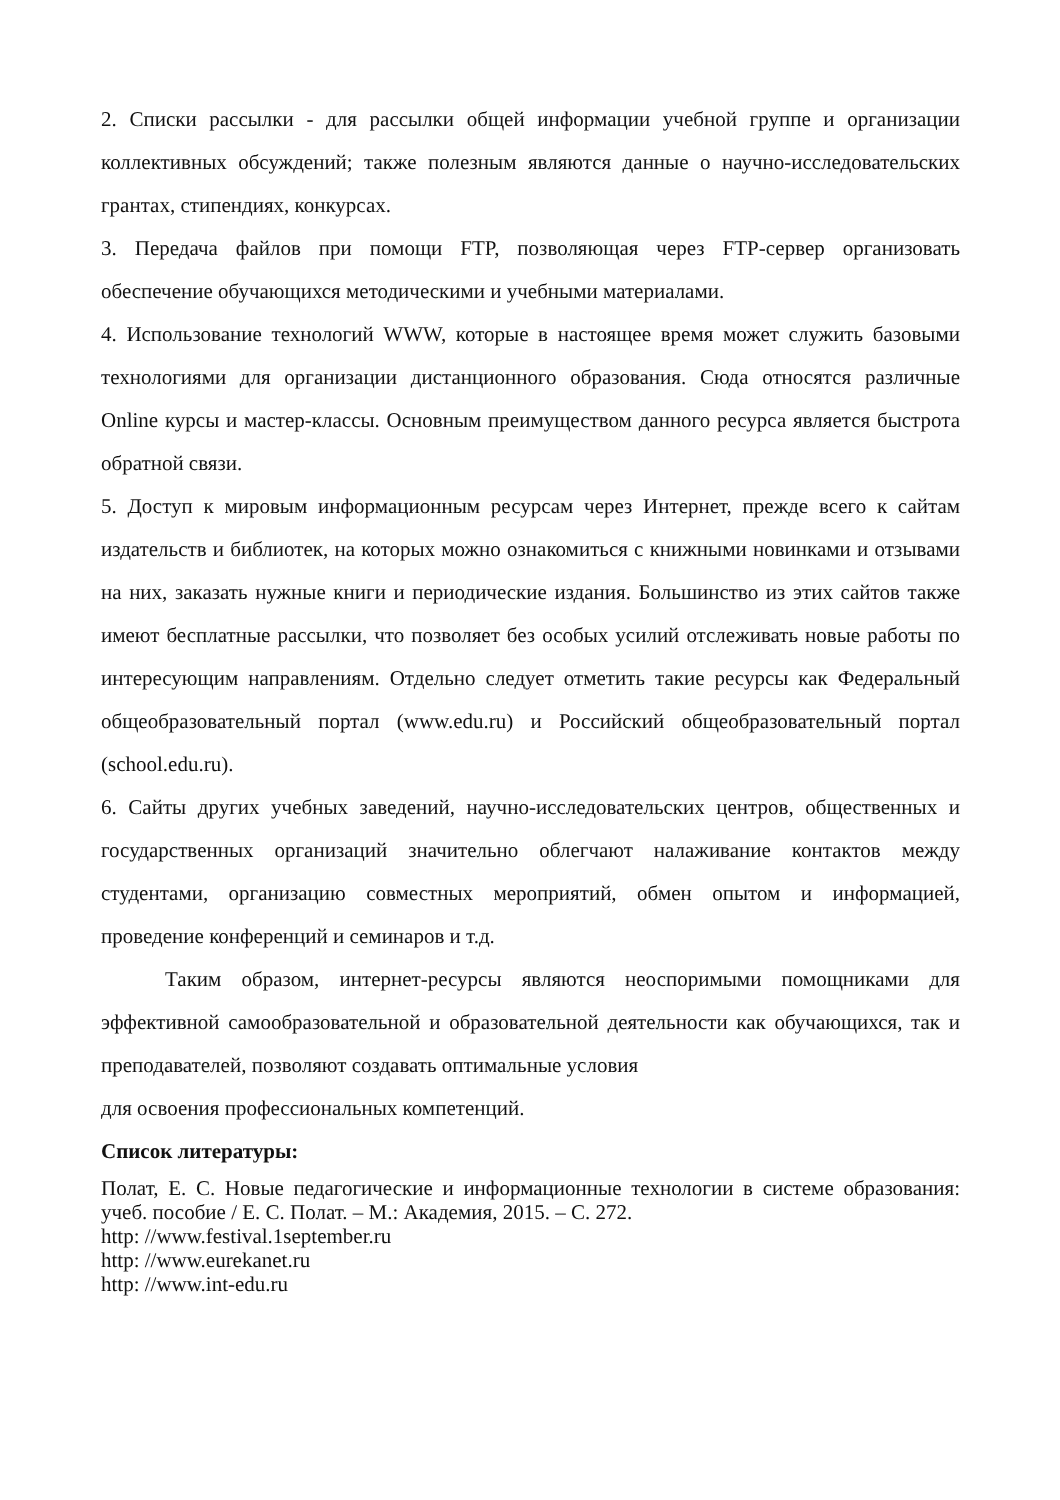2. Списки рассылки - для рассылки общей информации учебной группе и организации коллективных обсуждений; также полезным являются данные о научно-исследовательских грантах, стипендиях, конкурсах.
3. Передача файлов при помощи FTP, позволяющая через FTP-сервер организовать обеспечение обучающихся методическими и учебными материалами.
4. Использование технологий WWW, которые в настоящее время может служить базовыми технологиями для организации дистанционного образования. Сюда относятся различные Online курсы и мастер-классы. Основным преимуществом данного ресурса является быстрота обратной связи.
5. Доступ к мировым информационным ресурсам через Интернет, прежде всего к сайтам издательств и библиотек, на которых можно ознакомиться с книжными новинками и отзывами на них, заказать нужные книги и периодические издания. Большинство из этих сайтов также имеют бесплатные рассылки, что позволяет без особых усилий отслеживать новые работы по интересующим направлениям. Отдельно следует отметить такие ресурсы как Федеральный общеобразовательный портал (www.edu.ru) и Российский общеобразовательный портал (school.edu.ru).
6. Сайты других учебных заведений, научно-исследовательских центров, общественных и государственных организаций значительно облегчают налаживание контактов между студентами, организацию совместных мероприятий, обмен опытом и информацией, проведение конференций и семинаров и т.д.
Таким образом, интернет-ресурсы являются неоспоримыми помощниками для эффективной самообразовательной и образовательной деятельности как обучающихся, так и преподавателей, позволяют создавать оптимальные условия
для освоения профессиональных компетенций.
Список литературы:
Полат, Е. С. Новые педагогические и информационные технологии в системе образования: учеб. пособие / Е. С. Полат. – М.: Академия, 2015. – С. 272.
http: //www.festival.1september.ru
http: //www.eurekanet.ru
http: //www.int-edu.ru